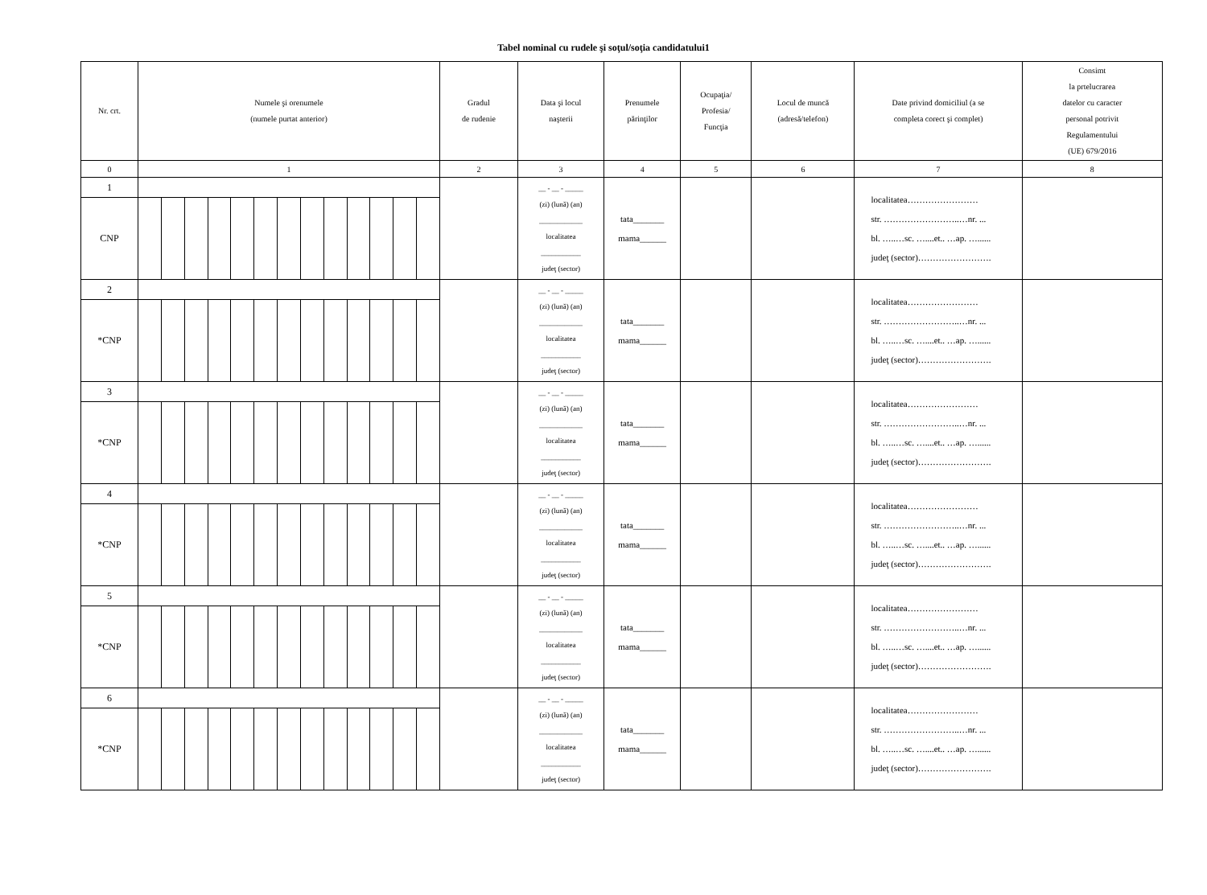Tabel nominal cu rudele şi soţul/soţia candidatului1
| Nr. crt. | Numele şi orenumele (numele purtat anterior) | | | | | | | | | | | | | Gradul de rudenie | Data şi locul naşterii | Prenumele părinţilor | Ocupaţia/ Profesia/ Funcţia | Locul de muncă (adresă/telefon) | Date privind domiciliul (a se completa corect şi complet) | Consimt la prtelucrarea datelor cu caracter personal potrivit Regulamentului (UE) 679/2016 |
| --- | --- | --- | --- | --- | --- | --- | --- | --- | --- | --- | --- | --- | --- | --- | --- | --- | --- | --- | --- | --- |
| 0 | 1 | | | | | | | | | | | | | 2 | 3 | 4 | 5 | 6 | 7 | 8 |
| 1 | | | | | | | | | | | | | | | __ - __ - _____ (zi) (lună) (an) ____________ localitatea ___________ judeţ (sector) | tata_______ mama______ | | | localitatea…………………… str. ……………………..…nr. ... bl. …..…sc. …....et.. …ap. …...... judeţ (sector)……………………. | |
| CNP | | | | | | | | | | | | | | | | | | | | |
| 2 | | | | | | | | | | | | | | | __ - __ - _____ (zi) (lună) (an) ____________ localitatea ___________ judeţ (sector) | tata_______ mama______ | | | localitatea…………………… str. ……………………..…nr. ... bl. …..…sc. …....et.. …ap. …...... judeţ (sector)……………………. | |
| *CNP | | | | | | | | | | | | | | | | | | | | |
| 3 | | | | | | | | | | | | | | | __ - __ - _____ (zi) (lună) (an) ____________ localitatea ___________ judeţ (sector) | tata_______ mama______ | | | localitatea…………………… str. ……………………..…nr. ... bl. …..…sc. …....et.. …ap. …...... judeţ (sector)……………………. | |
| *CNP | | | | | | | | | | | | | | | | | | | | |
| 4 | | | | | | | | | | | | | | | __ - __ - _____ (zi) (lună) (an) ____________ localitatea ___________ judeţ (sector) | tata_______ mama______ | | | localitatea…………………… str. ……………………..…nr. ... bl. …..…sc. …....et.. …ap. …...... judeţ (sector)……………………. | |
| *CNP | | | | | | | | | | | | | | | | | | | | |
| 5 | | | | | | | | | | | | | | | __ - __ - _____ (zi) (lună) (an) ____________ localitatea ___________ judeţ (sector) | tata_______ mama______ | | | localitatea…………………… str. ……………………..…nr. ... bl. …..…sc. …....et.. …ap. …...... judeţ (sector)……………………. | |
| *CNP | | | | | | | | | | | | | | | | | | | | |
| 6 | | | | | | | | | | | | | | | __ - __ - _____ (zi) (lună) (an) ____________ localitatea ___________ judeţ (sector) | tata_______ mama______ | | | localitatea…………………… str. ……………………..…nr. ... bl. …..…sc. …....et.. …ap. …...... judeţ (sector)……………………. | |
| *CNP | | | | | | | | | | | | | | | | | | | | |